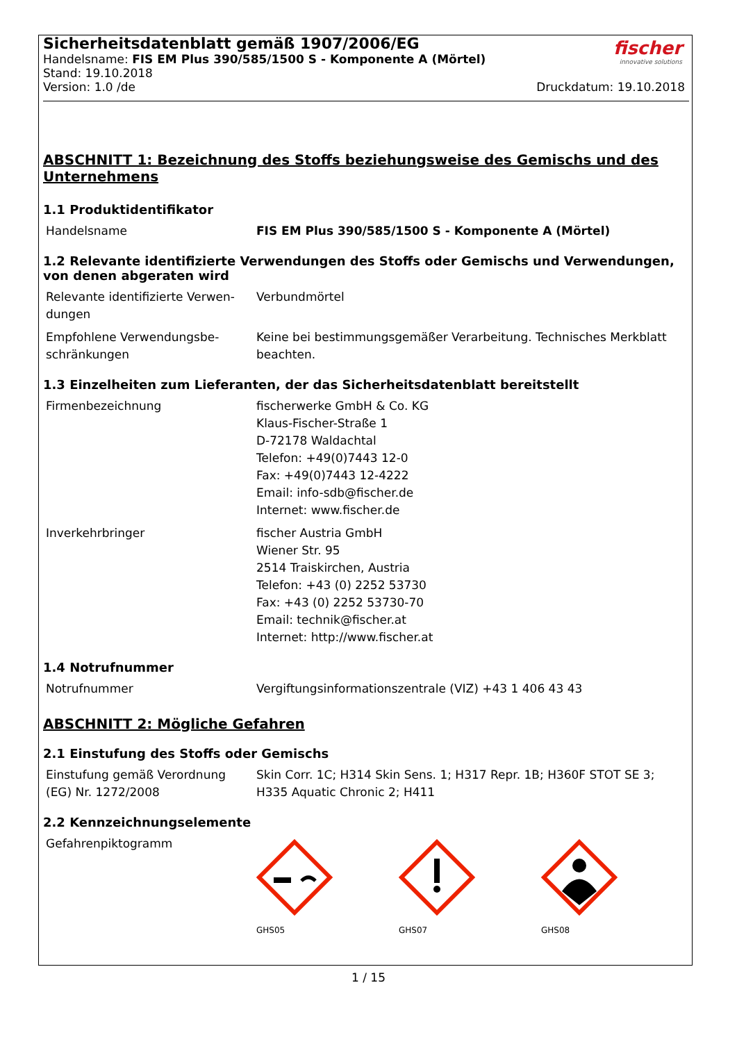Sicherheitsdatenblatt gemäß 1907/2006/EG
Handelsname: FIS EM Plus 390/585/1500 S - Komponente A (Mörtel)
Stand: 19.10.2018
Version: 1.0 /de Druckdatum: 19.10.2018
fischer
innovative solutions
ABSCHNITT 1: Bezeichnung des Stoffs beziehungsweise des Gemischs und des Unternehmens
1.1 Produktidentifikator
| Handelsname | FIS EM Plus 390/585/1500 S - Komponente A (Mörtel) |
1.2 Relevante identifizierte Verwendungen des Stoffs oder Gemischs und Verwendungen, von denen abgeraten wird
| Relevante identifizierte Verwen-dungen | Verbundmörtel |
| Empfohlene Verwendungsbe-schränkungen | Keine bei bestimmungsgemäßer Verarbeitung. Technisches Merkblatt beachten. |
1.3 Einzelheiten zum Lieferanten, der das Sicherheitsdatenblatt bereitstellt
| Firmenbezeichnung | fischerwerke GmbH & Co. KG Klaus-Fischer-Straße 1 D-72178 Waldachtal Telefon: +49(0)7443 12-0 Fax: +49(0)7443 12-4222 Email: info-sdb@fischer.de Internet: www.fischer.de |
| Inverkehrbringer | fischer Austria GmbH Wiener Str. 95 2514 Traiskirchen, Austria Telefon: +43 (0) 2252 53730 Fax: +43 (0) 2252 53730-70 Email: technik@fischer.at Internet: http://www.fischer.at |
1.4 Notrufnummer
| Notrufnummer | Vergiftungsinformationszentrale (VIZ) +43 1 406 43 43 |
ABSCHNITT 2: Mögliche Gefahren
2.1 Einstufung des Stoffs oder Gemischs
| Einstufung gemäß Verordnung (EG) Nr. 1272/2008 | Skin Corr. 1C; H314 Skin Sens. 1; H317 Repr. 1B; H360F STOT SE 3; H335 Aquatic Chronic 2; H411 |
2.2 Kennzeichnungselemente
| Gefahrenpiktogramm | GHS05 GHS07 GHS08 |
1 / 15